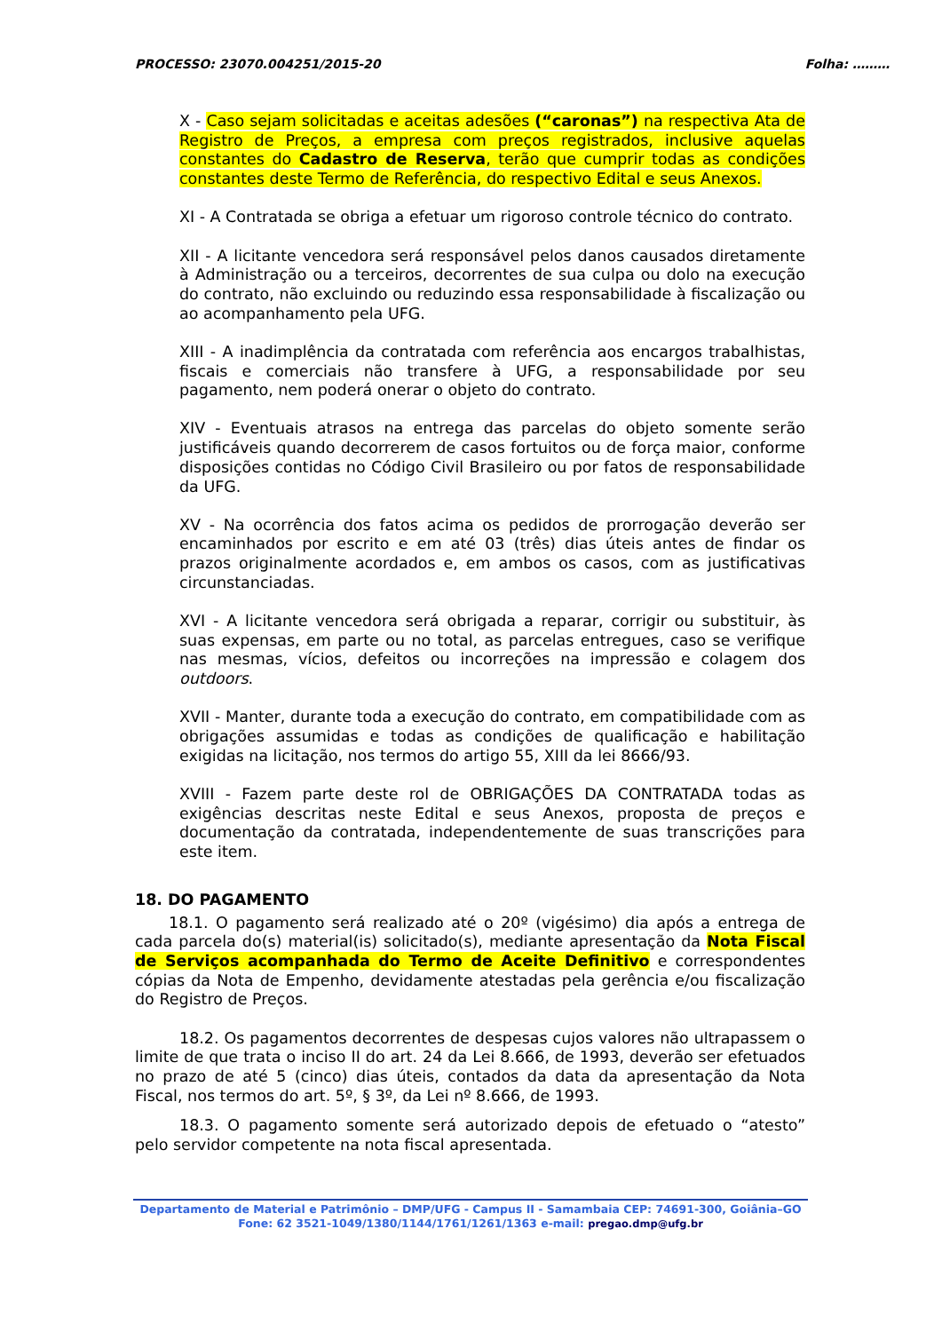PROCESSO: 23070.004251/2015-20 Folha: ………
X - Caso sejam solicitadas e aceitas adesões (“caronas”) na respectiva Ata de Registro de Preços, a empresa com preços registrados, inclusive aquelas constantes do Cadastro de Reserva, terão que cumprir todas as condições constantes deste Termo de Referência, do respectivo Edital e seus Anexos.
XI - A Contratada se obriga a efetuar um rigoroso controle técnico do contrato.
XII - A licitante vencedora será responsável pelos danos causados diretamente à Administração ou a terceiros, decorrentes de sua culpa ou dolo na execução do contrato, não excluindo ou reduzindo essa responsabilidade à fiscalização ou ao acompanhamento pela UFG.
XIII - A inadimplência da contratada com referência aos encargos trabalhistas, fiscais e comerciais não transfere à UFG, a responsabilidade por seu pagamento, nem poderá onerar o objeto do contrato.
XIV - Eventuais atrasos na entrega das parcelas do objeto somente serão justificáveis quando decorrerem de casos fortuitos ou de força maior, conforme disposições contidas no Código Civil Brasileiro ou por fatos de responsabilidade da UFG.
XV - Na ocorrência dos fatos acima os pedidos de prorrogação deverão ser encaminhados por escrito e em até 03 (três) dias úteis antes de findar os prazos originalmente acordados e, em ambos os casos, com as justificativas circunstanciadas.
XVI - A licitante vencedora será obrigada a reparar, corrigir ou substituir, às suas expensas, em parte ou no total, as parcelas entregues, caso se verifique nas mesmas, vícios, defeitos ou incorreções na impressão e colagem dos outdoors.
XVII - Manter, durante toda a execução do contrato, em compatibilidade com as obrigações assumidas e todas as condições de qualificação e habilitação exigidas na licitação, nos termos do artigo 55, XIII da lei 8666/93.
XVIII - Fazem parte deste rol de OBRIGAÇÕES DA CONTRATADA todas as exigências descritas neste Edital e seus Anexos, proposta de preços e documentação da contratada, independentemente de suas transcrições para este item.
18. DO PAGAMENTO
18.1. O pagamento será realizado até o 20º (vigésimo) dia após a entrega de cada parcela do(s) material(is) solicitado(s), mediante apresentação da Nota Fiscal de Serviços acompanhada do Termo de Aceite Definitivo e correspondentes cópias da Nota de Empenho, devidamente atestadas pela gerência e/ou fiscalização do Registro de Preços.
18.2. Os pagamentos decorrentes de despesas cujos valores não ultrapassem o limite de que trata o inciso II do art. 24 da Lei 8.666, de 1993, deverão ser efetuados no prazo de até 5 (cinco) dias úteis, contados da data da apresentação da Nota Fiscal, nos termos do art. 5º, § 3º, da Lei nº 8.666, de 1993.
18.3. O pagamento somente será autorizado depois de efetuado o “atesto” pelo servidor competente na nota fiscal apresentada.
Departamento de Material e Patrimônio – DMP/UFG - Campus II - Samambaia CEP: 74691-300, Goiânia–GO
Fone: 62 3521-1049/1380/1144/1761/1261/1363 e-mail: pregao.dmp@ufg.br